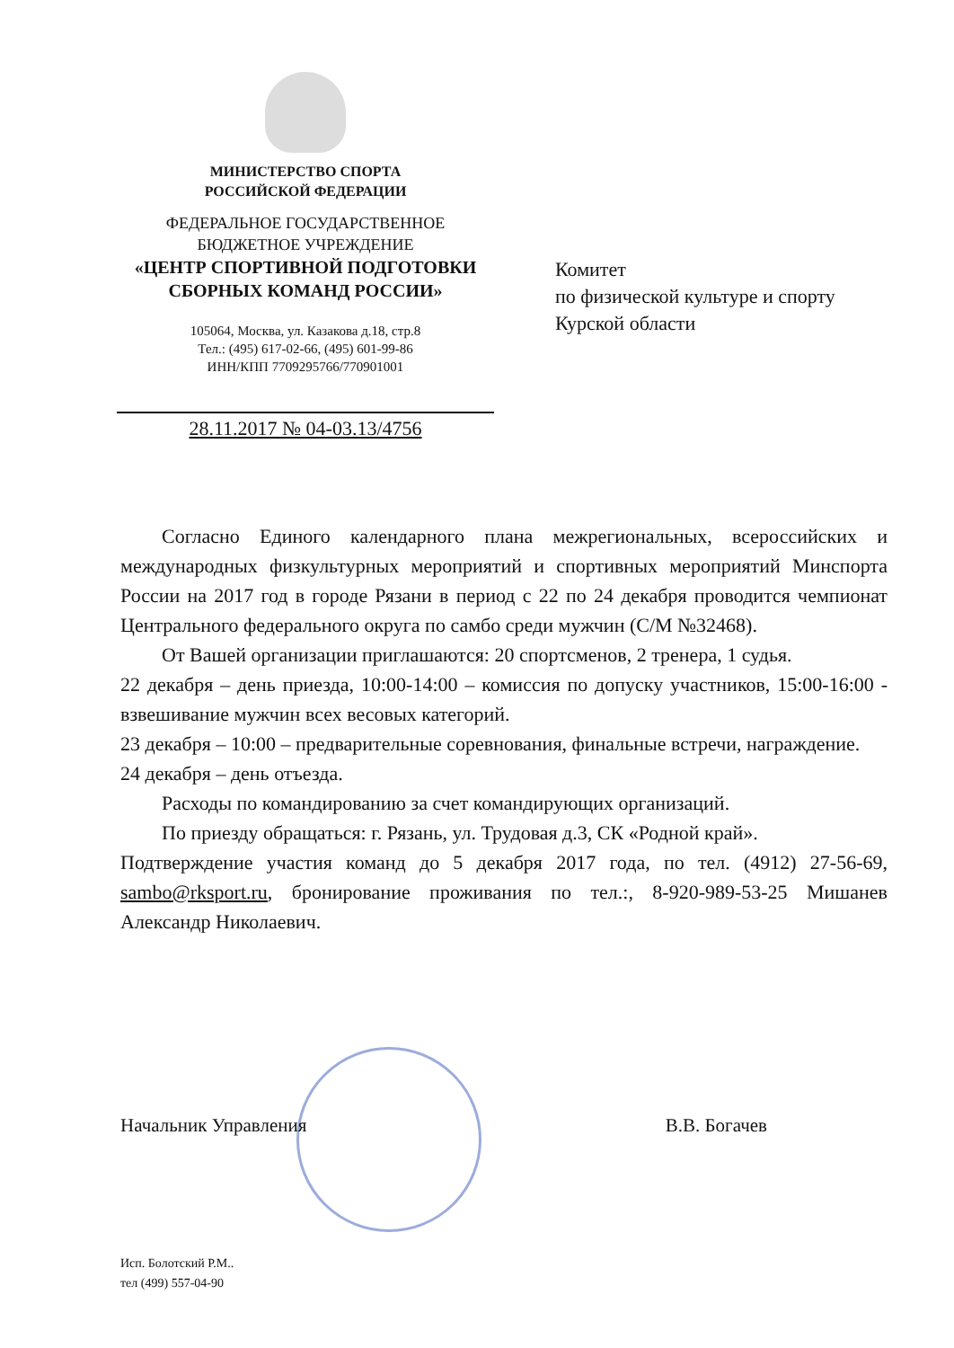МИНИСТЕРСТВО СПОРТА
РОССИЙСКОЙ ФЕДЕРАЦИИ
ФЕДЕРАЛЬНОЕ ГОСУДАРСТВЕННОЕ
БЮДЖЕТНОЕ УЧРЕЖДЕНИЕ
«ЦЕНТР СПОРТИВНОЙ ПОДГОТОВКИ
СБОРНЫХ КОМАНД РОССИИ»
105064, Москва, ул. Казакова д.18, стр.8
Тел.: (495) 617-02-66, (495) 601-99-86
ИНН/КПП 7709295766/770901001
28.11.2017 № 04-03.13/4756
Комитет
по физической культуре и спорту
Курской области
Согласно Единого календарного плана межрегиональных, всероссийских и международных физкультурных мероприятий и спортивных мероприятий Минспорта России на 2017 год в городе Рязани в период с 22 по 24 декабря проводится чемпионат Центрального федерального округа по самбо среди мужчин (С/М №32468).
От Вашей организации приглашаются: 20 спортсменов, 2 тренера, 1 судья.
22 декабря – день приезда, 10:00-14:00 – комиссия по допуску участников, 15:00-16:00 - взвешивание мужчин всех весовых категорий.
23 декабря – 10:00 – предварительные соревнования, финальные встречи, награждение.
24 декабря – день отъезда.
Расходы по командированию за счет командирующих организаций.
По приезду обращаться: г. Рязань, ул. Трудовая д.3, СК «Родной край».
Подтверждение участия команд до 5 декабря 2017 года, по тел. (4912) 27-56-69, sambo@rksport.ru, бронирование проживания по тел.:, 8-920-989-53-25 Мишанев Александр Николаевич.
Начальник Управления В.В. Богачев
Исп. Болотский Р.М..
тел (499) 557-04-90